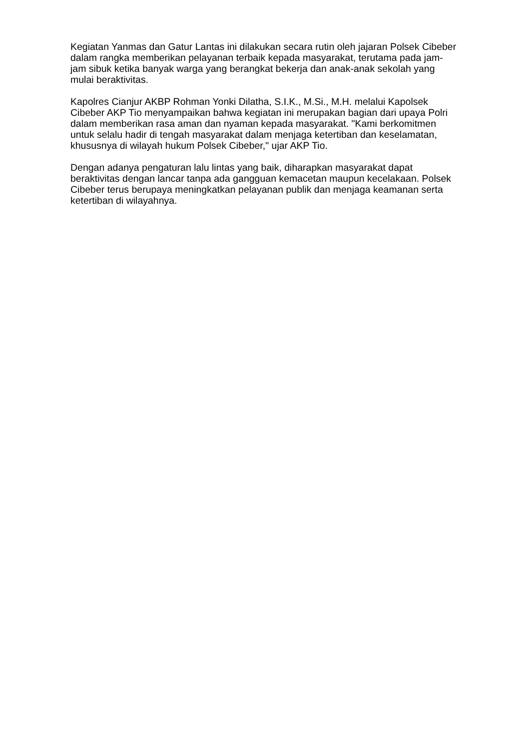Kegiatan Yanmas dan Gatur Lantas ini dilakukan secara rutin oleh jajaran Polsek Cibeber dalam rangka memberikan pelayanan terbaik kepada masyarakat, terutama pada jam-jam sibuk ketika banyak warga yang berangkat bekerja dan anak-anak sekolah yang mulai beraktivitas.
Kapolres Cianjur AKBP Rohman Yonki Dilatha, S.I.K., M.Si., M.H. melalui Kapolsek Cibeber AKP Tio menyampaikan bahwa kegiatan ini merupakan bagian dari upaya Polri dalam memberikan rasa aman dan nyaman kepada masyarakat. "Kami berkomitmen untuk selalu hadir di tengah masyarakat dalam menjaga ketertiban dan keselamatan, khususnya di wilayah hukum Polsek Cibeber," ujar AKP Tio.
Dengan adanya pengaturan lalu lintas yang baik, diharapkan masyarakat dapat beraktivitas dengan lancar tanpa ada gangguan kemacetan maupun kecelakaan. Polsek Cibeber terus berupaya meningkatkan pelayanan publik dan menjaga keamanan serta ketertiban di wilayahnya.